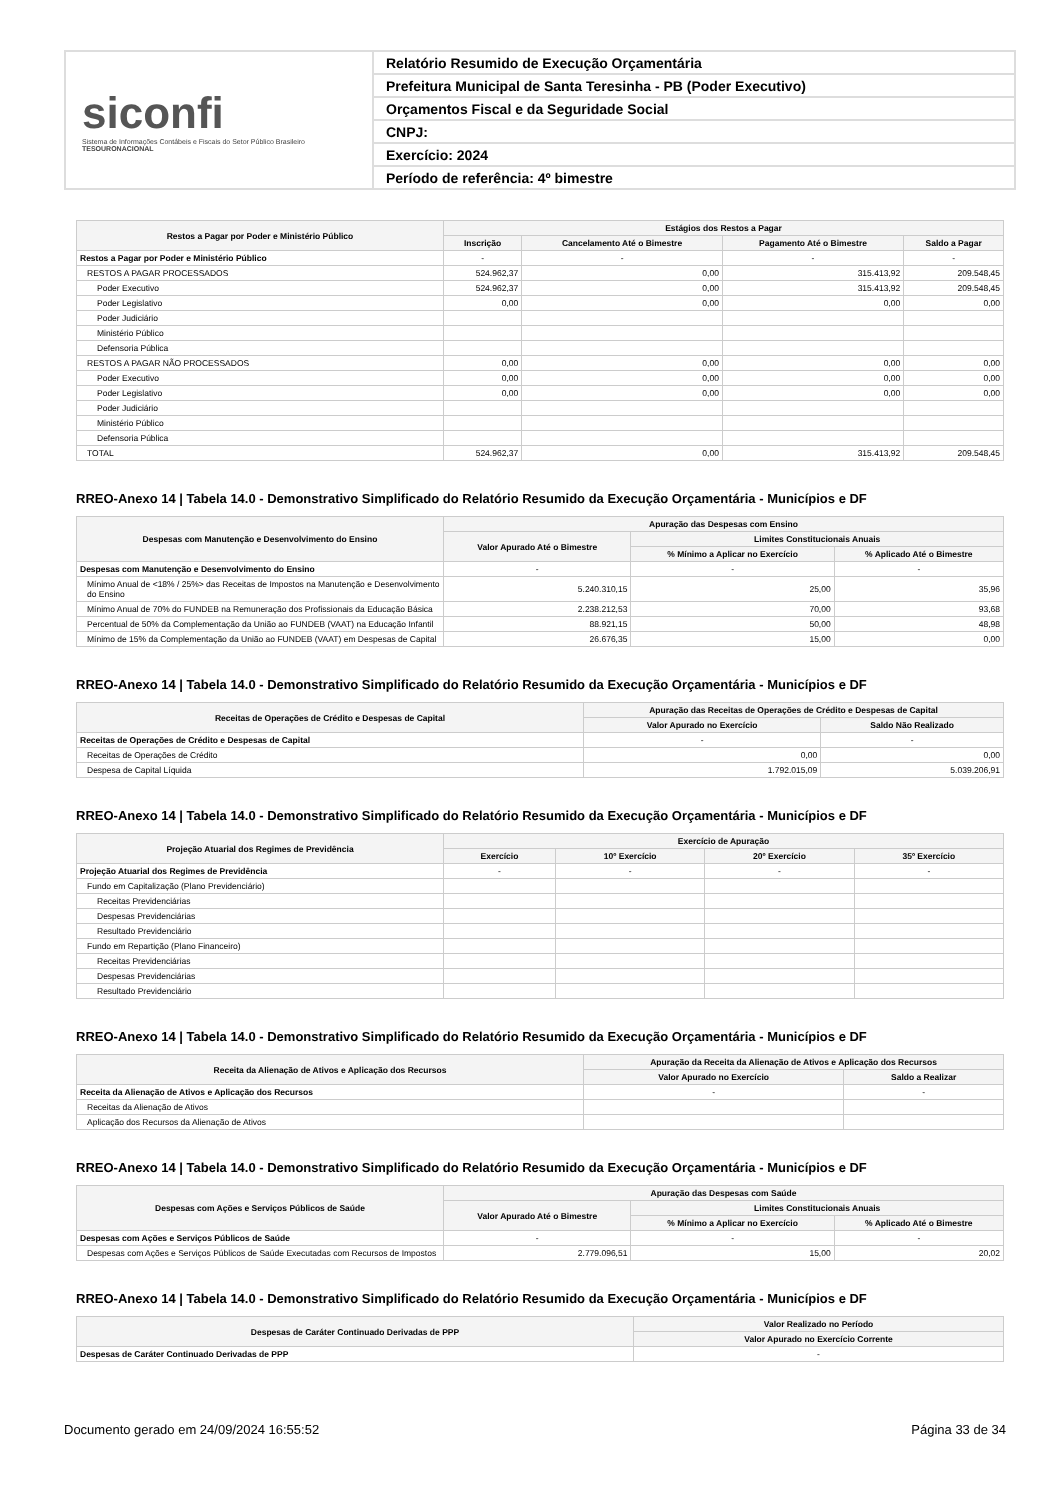siconfi
Sistema de Informações Contábeis e Fiscais do Setor Público Brasileiro
TESOURONACIONAL
Relatório Resumido de Execução Orçamentária
Prefeitura Municipal de Santa Teresinha - PB (Poder Executivo)
Orçamentos Fiscal e da Seguridade Social
CNPJ:
Exercício: 2024
Período de referência: 4º bimestre
| Restos a Pagar por Poder e Ministério Público | Estágios dos Restos a Pagar | | | |
| --- | --- | --- | --- | --- |
| | Inscrição | Cancelamento Até o Bimestre | Pagamento Até o Bimestre | Saldo a Pagar |
| Restos a Pagar por Poder e Ministério Público | - | - | - | - |
| RESTOS A PAGAR PROCESSADOS | 524.962,37 | 0,00 | 315.413,92 | 209.548,45 |
| Poder Executivo | 524.962,37 | 0,00 | 315.413,92 | 209.548,45 |
| Poder Legislativo | 0,00 | 0,00 | 0,00 | 0,00 |
| Poder Judiciário | | | | |
| Ministério Público | | | | |
| Defensoria Pública | | | | |
| RESTOS A PAGAR NÃO PROCESSADOS | 0,00 | 0,00 | 0,00 | 0,00 |
| Poder Executivo | 0,00 | 0,00 | 0,00 | 0,00 |
| Poder Legislativo | 0,00 | 0,00 | 0,00 | 0,00 |
| Poder Judiciário | | | | |
| Ministério Público | | | | |
| Defensoria Pública | | | | |
| TOTAL | 524.962,37 | 0,00 | 315.413,92 | 209.548,45 |
RREO-Anexo 14 | Tabela 14.0 - Demonstrativo Simplificado do Relatório Resumido da Execução Orçamentária - Municípios e DF
| Despesas com Manutenção e Desenvolvimento do Ensino | Apuração das Despesas com Ensino | | |
| --- | --- | --- | --- |
| | Valor Apurado Até o Bimestre | Limites Constitucionais Anuais | |
| | | % Mínimo a Aplicar no Exercício | % Aplicado Até o Bimestre |
| Despesas com Manutenção e Desenvolvimento do Ensino | - | - | - |
| Mínimo Anual de <18% / 25%> das Receitas de Impostos na Manutenção e Desenvolvimento do Ensino | 5.240.310,15 | 25,00 | 35,96 |
| Mínimo Anual de 70% do FUNDEB na Remuneração dos Profissionais da Educação Básica | 2.238.212,53 | 70,00 | 93,68 |
| Percentual de 50% da Complementação da União ao FUNDEB (VAAT) na Educação Infantil | 88.921,15 | 50,00 | 48,98 |
| Mínimo de 15% da Complementação da União ao FUNDEB (VAAT) em Despesas de Capital | 26.676,35 | 15,00 | 0,00 |
RREO-Anexo 14 | Tabela 14.0 - Demonstrativo Simplificado do Relatório Resumido da Execução Orçamentária - Municípios e DF
| Receitas de Operações de Crédito e Despesas de Capital | Apuração das Receitas de Operações de Crédito e Despesas de Capital | |
| --- | --- | --- |
| | Valor Apurado no Exercício | Saldo Não Realizado |
| Receitas de Operações de Crédito e Despesas de Capital | - | - |
| Receitas de Operações de Crédito | 0,00 | 0,00 |
| Despesa de Capital Líquida | 1.792.015,09 | 5.039.206,91 |
RREO-Anexo 14 | Tabela 14.0 - Demonstrativo Simplificado do Relatório Resumido da Execução Orçamentária - Municípios e DF
| Projeção Atuarial dos Regimes de Previdência | Exercício de Apuração | | | |
| --- | --- | --- | --- | --- |
| | Exercício | 10º Exercício | 20º Exercício | 35º Exercício |
| Projeção Atuarial dos Regimes de Previdência | - | - | - | - |
| Fundo em Capitalização (Plano Previdenciário) | | | | |
| Receitas Previdenciárias | | | | |
| Despesas Previdenciárias | | | | |
| Resultado Previdenciário | | | | |
| Fundo em Repartição (Plano Financeiro) | | | | |
| Receitas Previdenciárias | | | | |
| Despesas Previdenciárias | | | | |
| Resultado Previdenciário | | | | |
RREO-Anexo 14 | Tabela 14.0 - Demonstrativo Simplificado do Relatório Resumido da Execução Orçamentária - Municípios e DF
| Receita da Alienação de Ativos e Aplicação dos Recursos | Apuração da Receita da Alienação de Ativos e Aplicação dos Recursos | |
| --- | --- | --- |
| | Valor Apurado no Exercício | Saldo a Realizar |
| Receita da Alienação de Ativos e Aplicação dos Recursos | - | - |
| Receitas da Alienação de Ativos | | |
| Aplicação dos Recursos da Alienação de Ativos | | |
RREO-Anexo 14 | Tabela 14.0 - Demonstrativo Simplificado do Relatório Resumido da Execução Orçamentária - Municípios e DF
| Despesas com Ações e Serviços Públicos de Saúde | Apuração das Despesas com Saúde | | |
| --- | --- | --- | --- |
| | Valor Apurado Até o Bimestre | Limites Constitucionais Anuais | |
| | | % Mínimo a Aplicar no Exercício | % Aplicado Até o Bimestre |
| Despesas com Ações e Serviços Públicos de Saúde | - | - | - |
| Despesas com Ações e Serviços Públicos de Saúde Executadas com Recursos de Impostos | 2.779.096,51 | 15,00 | 20,02 |
RREO-Anexo 14 | Tabela 14.0 - Demonstrativo Simplificado do Relatório Resumido da Execução Orçamentária - Municípios e DF
| Despesas de Caráter Continuado Derivadas de PPP | Valor Realizado no Período |
| --- | --- |
| | Valor Apurado no Exercício Corrente |
| Despesas de Caráter Continuado Derivadas de PPP | - |
Documento gerado em 24/09/2024 16:55:52 Página 33 de 34